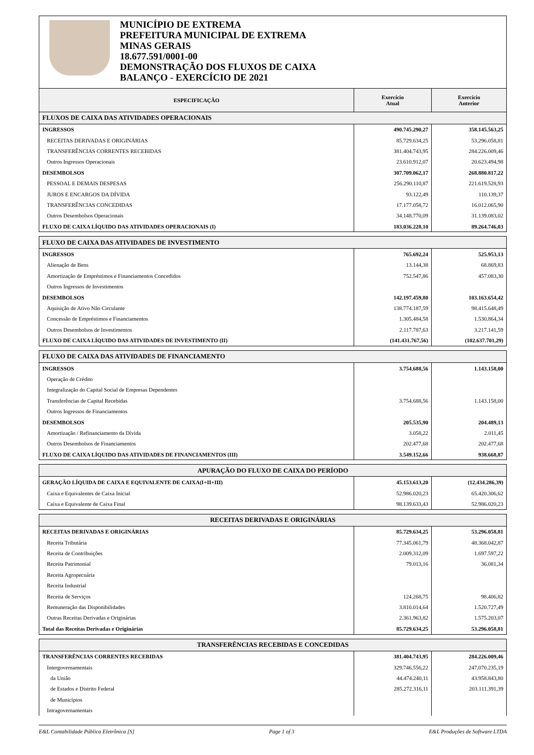MUNICÍPIO DE EXTREMA
PREFEITURA MUNICIPAL DE EXTREMA
MINAS GERAIS
18.677.591/0001-00
DEMONSTRAÇÃO DOS FLUXOS DE CAIXA
BALANÇO - EXERCÍCIO DE 2021
| ESPECIFICAÇÃO | Exercício Atual | Exercício Anterior |
| --- | --- | --- |
| FLUXOS DE CAIXA DAS ATIVIDADES OPERACIONAIS | | |
| INGRESSOS | 490.745.290,27 | 358.145.563,25 |
| RECEITAS DERIVADAS E ORIGINÁRIAS | 85.729.634,25 | 53.296.058,81 |
| TRANSFERÊNCIAS CORRENTES RECEBIDAS | 381.404.743,95 | 284.226.009,46 |
| Outros Ingressos Operacionais | 23.610.912,07 | 20.623.494,98 |
| DESEMBOLSOS | 307.709.062,17 | 268.880.817,22 |
| PESSOAL E DEMAIS DESPESAS | 256.290.110,87 | 221.619.528,93 |
| JUROS E ENCARGOS DA DÍVIDA | 93.122,49 | 110.139,37 |
| TRANSFERÊNCIAS CONCEDIDAS | 17.177.058,72 | 16.012.065,90 |
| Outros Desembolsos Operacionais | 34.148.770,09 | 31.139.083,02 |
| FLUXO DE CAIXA LÍQUIDO DAS ATIVIDADES OPERACIONAIS (I) | 183.036.228,10 | 89.264.746,03 |
| FLUXO DE CAIXA DAS ATIVIDADES DE INVESTIMENTO | | |
| INGRESSOS | 765.692,24 | 525.953,13 |
| Alienação de Bens | 13.144,38 | 68.869,83 |
| Amortização de Empréstimos e Financiamentos Concedidos | 752.547,86 | 457.083,30 |
| Outros Ingressos de Investimentos | | |
| DESEMBOLSOS | 142.197.459,80 | 103.163.654,42 |
| Aquisição de Ativo Não Circulante | 138.774.187,59 | 98.415.648,49 |
| Concessão de Empréstimos e Financiamentos | 1.305.484,58 | 1.530.864,34 |
| Outros Desembolsos de Investimentos | 2.117.787,63 | 3.217.141,59 |
| FLUXO DE CAIXA LÍQUIDO DAS ATIVIDADES DE INVESTIMENTO (II) | (141.431.767,56) | (102.637.701,29) |
| FLUXO DE CAIXA DAS ATIVIDADES DE FINANCIAMENTO | | |
| INGRESSOS | 3.754.688,56 | 1.143.158,00 |
| Operação de Crédito | | |
| Integralização do Capital Social de Empresas Dependentes | | |
| Transferências de Capital Recebidas | 3.754.688,56 | 1.143.158,00 |
| Outros Ingressos de Financiamentos | | |
| DESEMBOLSOS | 205.535,90 | 204.489,13 |
| Amortização / Refinanciamento da Dívida | 3.058,22 | 2.011,45 |
| Outros Desembolsos de Financiamentos | 202.477,68 | 202.477,68 |
| FLUXO DE CAIXA LÍQUIDO DAS ATIVIDADES DE FINANCIAMENTOS (III) | 3.549.152,66 | 938.668,87 |
| APURAÇÃO DO FLUXO DE CAIXA DO PERÍODO | | |
| GERAÇÃO LÍQUIDA DE CAIXA E EQUIVALENTE DE CAIXA(I+II+III) | 45.153.613,20 | (12.434.286,39) |
| Caixa e Equivalentes de Caixa Inicial | 52.986.020,23 | 65.420.306,62 |
| Caixa e Equivalente de Caixa Final | 98.139.633,43 | 52.986.020,23 |
| RECEITAS DERIVADAS E ORIGINÁRIAS | | |
| RECEITAS DERIVADAS E ORIGINÁRIAS | 85.729.634,25 | 53.296.058,81 |
| Receita Tributária | 77.345.061,79 | 48.368.042,87 |
| Receita de Contribuições | 2.009.312,09 | 1.697.597,22 |
| Receita Patrimonial | 79.013,16 | 36.081,34 |
| Receita Agropecuária | | |
| Receita Industrial | | |
| Receita de Serviços | 124.268,75 | 98.406,82 |
| Remuneração das Disponibilidades | 3.810.014,64 | 1.520.727,49 |
| Outras Receitas Derivadas e Originárias | 2.361.963,82 | 1.575.203,07 |
| Total das Receitas Derivadas e Originárias | 85.729.634,25 | 53.296.058,81 |
| TRANSFERÊNCIAS RECEBIDAS E CONCEDIDAS | | |
| TRANSFERÊNCIAS CORRENTES RECEBIDAS | 381.404.743,95 | 284.226.009,46 |
| Intergovernamentais | 329.746.556,22 | 247.070.235,19 |
| da União | 44.474.240,11 | 43.958.843,80 |
| de Estados e Distrito Federal | 285.272.316,11 | 203.111.391,39 |
| de Municípios | | |
| Intragovernamentais | | |
E&L Contabilidade Pública Eletrônica [S] Page 1 of 3 E&L Produções de Software LTDA